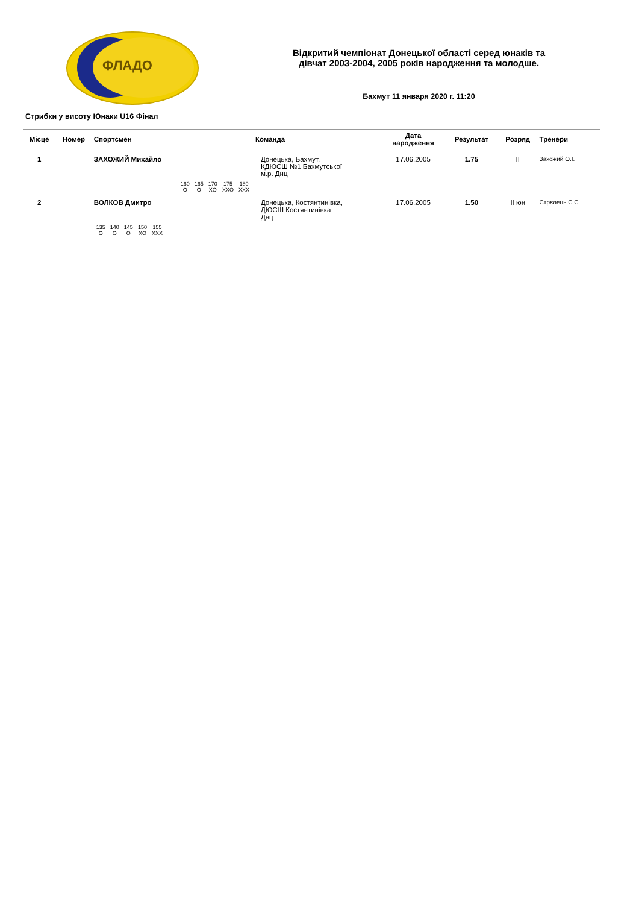ФЛАДО
Відкритий чемпіонат Донецької області серед юнаків та
дівчат 2003-2004, 2005 років народження та молодше.
Бахмут 11 января 2020 г. 11:20
Стрибки у висоту Юнаки U16 Фінал
| Місце | Номер | Спортсмен | Команда | Дата народження | Результат | Розряд | Тренери |
| --- | --- | --- | --- | --- | --- | --- | --- |
| 1 | | ЗАХОЖИЙ Михайло / 160 / 165 / 170 / 175 / 180 / / O / O / XO / XXO / XXX / | Донецька, Бахмут, КДЮСШ №1 Бахмутської м.р. Днц | 17.06.2005 | 1.75 | II | Захожий О.І. |
| 2 | | ВОЛКОВ Дмитро / 135 / 140 / 145 / 150 / 155 / / O / O / O / XO / XXX / | Донецька, Костянтинівка, ДЮСШ Костянтинівка Днц | 17.06.2005 | 1.50 | II юн | Стрєлець С.С. |